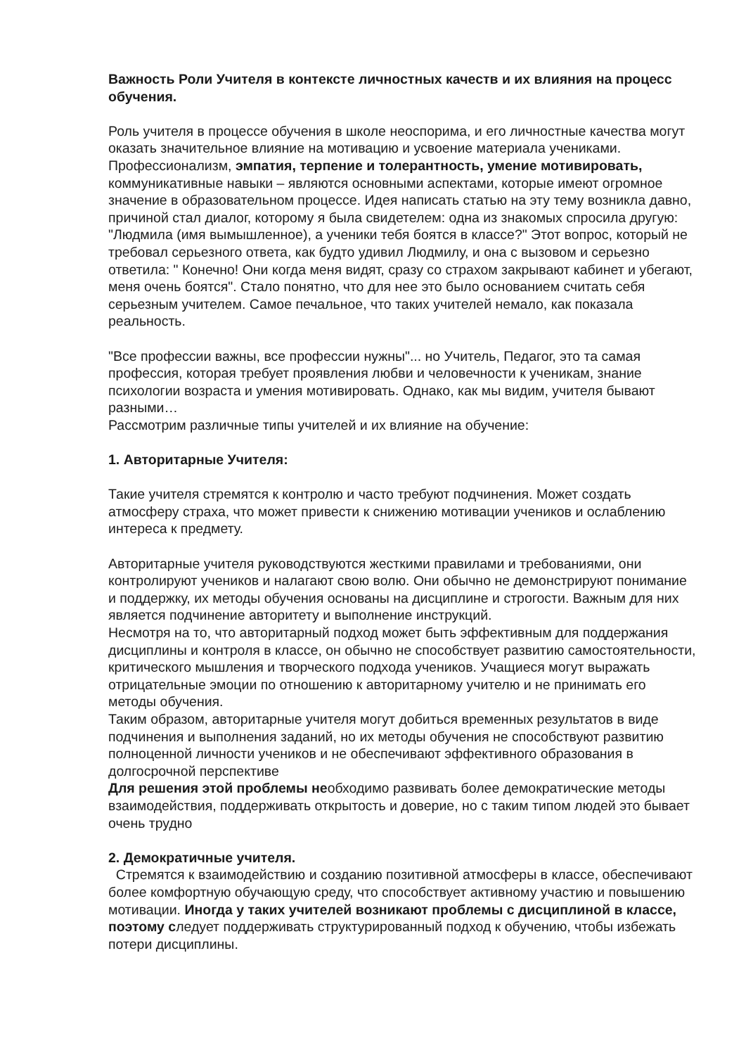Важность Роли Учителя в контексте личностных качеств и их влияния на процесс обучения.
Роль учителя в процессе обучения в школе неоспорима, и его личностные качества могут оказать значительное влияние на мотивацию и усвоение материала учениками. Профессионализм, эмпатия, терпение и толерантность, умение мотивировать, коммуникативные навыки – являются основными аспектами, которые имеют огромное значение в образовательном процессе. Идея написать статью на эту тему возникла давно, причиной стал диалог, которому я была свидетелем: одна из знакомых спросила другую: "Людмила (имя вымышленное), а ученики тебя боятся в классе?" Этот вопрос, который не требовал серьезного ответа, как будто удивил Людмилу, и она с вызовом и серьезно ответила: " Конечно! Они когда меня видят, сразу со страхом закрывают кабинет и убегают, меня очень боятся". Стало понятно, что для нее это было основанием считать себя серьезным учителем. Самое печальное, что таких учителей немало, как показала реальность.
"Все профессии важны, все профессии нужны"... но Учитель, Педагог, это та самая профессия, которая требует проявления любви и человечности к ученикам, знание психологии возраста и умения мотивировать. Однако, как мы видим, учителя бывают разными…
Рассмотрим различные типы учителей и их влияние на обучение:
1. Авторитарные Учителя:
Такие учителя стремятся к контролю и часто требуют подчинения. Может создать атмосферу страха, что может привести к снижению мотивации учеников и ослаблению интереса к предмету.
Авторитарные учителя руководствуются жесткими правилами и требованиями, они контролируют учеников и налагают свою волю. Они обычно не демонстрируют понимание и поддержку, их методы обучения основаны на дисциплине и строгости. Важным для них является подчинение авторитету и выполнение инструкций.
Несмотря на то, что авторитарный подход может быть эффективным для поддержания дисциплины и контроля в классе, он обычно не способствует развитию самостоятельности, критического мышления и творческого подхода учеников. Учащиеся могут выражать отрицательные эмоции по отношению к авторитарному учителю и не принимать его методы обучения.
Таким образом, авторитарные учителя могут добиться временных результатов в виде подчинения и выполнения заданий, но их методы обучения не способствуют развитию полноценной личности учеников и не обеспечивают эффективного образования в долгосрочной перспективе
Для решения этой проблемы необходимо развивать более демократические методы взаимодействия, поддерживать открытость и доверие, но с таким типом людей это бывает очень трудно
2. Демократичные учителя.
Стремятся к взаимодействию и созданию позитивной атмосферы в классе, обеспечивают более комфортную обучающую среду, что способствует активному участию и повышению мотивации. Иногда у таких учителей возникают проблемы с дисциплиной в классе, поэтому следует поддерживать структурированный подход к обучению, чтобы избежать потери дисциплины.